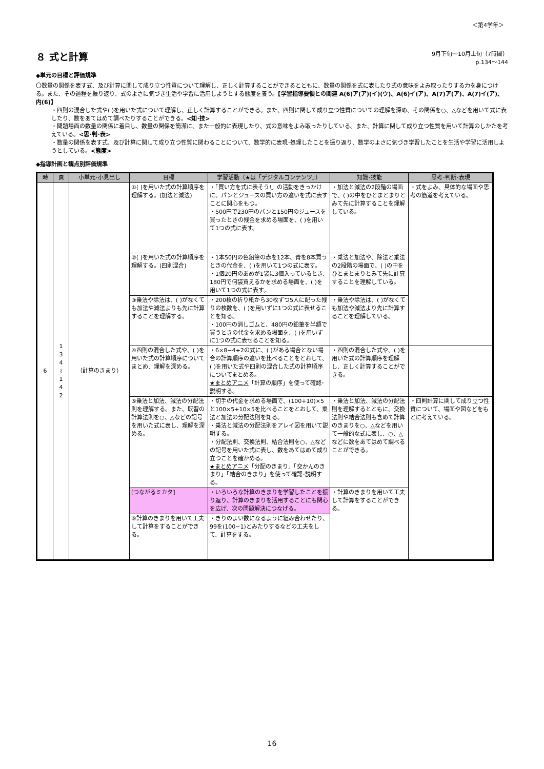＜第4学年＞
８ 式と計算
9月下旬～10月上旬（7時間）
p.134～144
◆単元の目標と評価規準
〇数量の関係を表す式、及び計算に関して成り立つ性質について理解し、正しく計算することができるとともに、数量の関係を式に表したり式の意味をよみ取ったりする力を身につける。また、その過程を振り返り、式のよさに気づき生活や学習に活用しようとする態度を養う。【学習指導要領との関連 A(6)ア(ア)(イ)(ウ)、A(6)イ(ア)、A(7)ア(ア)、A(7)イ(ア)、内(6)】
・四則の混合した式や( )を用いた式について理解し、正しく計算することができる。また、四則に関して成り立つ性質についての理解を深め、その関係を○、△などを用いて式に表したり、数をあてはめて調べたりすることができる。<知･技>
・問題場面の数量の関係に着目し、数量の関係を簡潔に、また一般的に表現したり、式の意味をよみ取ったりしている。また、計算に関して成り立つ性質を用いて計算のしかたを考えている。<思･判･表>
・数量の関係を表す式、及び計算に関して成り立つ性質に関わることについて、数学的に表現･処理したことを振り返り、数学のよさに気づき学習したことを生活や学習に活用しようとしている。<態度>
◆指導計画と観点別評価規準
| 時 | 頁 | 小単元･小見出し | 目標 | 学習活動（★は「デジタルコンテンツ」） | 知識･技能 | 思考･判断･表現 |
| --- | --- | --- | --- | --- | --- | --- |
| 6 | 1 3 4 ≀ 1 4 2 | （計算のきまり） | ①( )を用いた式の計算順序を理解する。(加法と減法) | ・「買い方を式に表そう!」の活動をきっかけに、パンとジュースの買い方の違いを式に表すことに関心をもつ。 ・500円で230円のパンと150円のジュースを買ったときの残金を求める場面を、( )を用いて1つの式に表す。 | ・加法と減法の2段階の場面で、( )の中をひとまとまりとみて先に計算することを理解している。 | ・式をよみ、具体的な場面や思考の筋道を考えている。 |
| | | | ②( )を用いた式の計算順序を理解する。(四則混合) | ・1本50円の色鉛筆の赤を12本、青を8本買うときの代金を、( )を用いて1つの式に表す。 ・1個20円のあめが1袋に3個入っているとき、180円で何袋買えるかを求める場面を、( )を用いて1つの式に表す。 | ・乗法と加法や、除法と乗法の2段階の場面で、( )の中をひとまとまりとみて先に計算することを理解している。 | |
| | | | ③乗法や除法は、( )がなくても加法や減法よりも先に計算することを理解する。 | ・200枚の折り紙から30枚ずつ5人に配った残りの枚数を、( )を用いずに1つの式に表せることを知る。 ・100円の消しゴムと、480円の鉛筆を半額で買うときの代金を求める場面を、( )を用いずに1つの式に表せることを知る。 | ・乗法や除法は、( )がなくても加法や減法より先に計算することを理解している。 | |
| | | | ④四則の混合した式や、( )を用いた式の計算順序についてまとめ、理解を深める。 | ・6×8−4÷2の式に、( )がある場合とない場合の計算順序の違いを比べることをとおして、( )を用いた式や四則の混合した式の計算順序についてまとめる。 ★まとめアニメ 「計算の順序」を使って確認･説明する。 | ・四則の混合した式や、( )を用いた式の計算順序を理解し、正しく計算することができる。 | |
| | | | ⑤乗法と加法、減法の分配法則を理解する。また、既習の計算法則を○、△などの記号を用いた式に表し、理解を深める。 | ・切手の代金を求める場面で、(100+10)×5と100×5+10×5を比べることをとおして、乗法と加法の分配法則を知る。 ・乗法と減法の分配法則をアレイ図を用いて説明する。 ・分配法則、交換法則、結合法則を○、△などの記号を用いた式に表し、数をあてはめて成り立つことを確かめる。 ★まとめアニメ 「分配のきまり」「交かんのきまり」「結合のきまり」を使って確認･説明する。 | ・乗法と加法、減法の分配法則を理解するとともに、交換法則や結合法則も含めて計算のきまりを○、△などを用いて一般的な式に表し、○、△などに数をあてはめて調べることができる。 | ・四則計算に関して成り立つ性質について、場面や図などをもとに考えている。 |
| | | | [つながるミカタ] | ・いろいろな計算のきまりを学習したことを振り返り、計算のきまりを活用することにも関心を広げ、次の問題解決につなげる。 | ・計算のきまりを用いて工夫して計算をすることができる。 | |
| | | | ⑥計算のきまりを用いて工夫して計算をすることができる。 | ・きりのよい数になるように組み合わせたり、99を(100−1)とみたりするなどの工夫をして、計算をする。 | | |
16